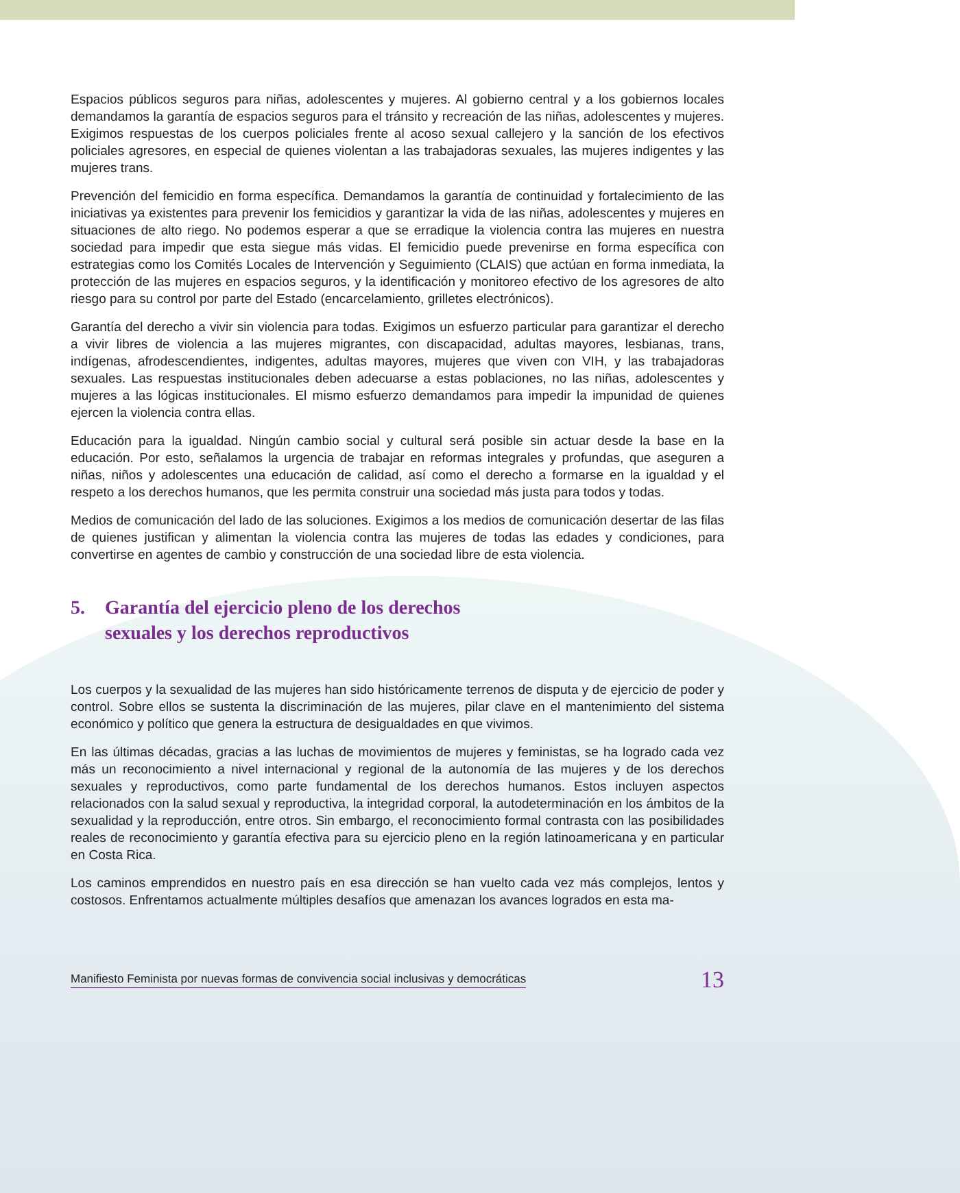Espacios públicos seguros para niñas, adolescentes y mujeres. Al gobierno central y a los gobiernos locales demandamos la garantía de espacios seguros para el tránsito y recreación de las niñas, adolescentes y mujeres. Exigimos respuestas de los cuerpos policiales frente al acoso sexual callejero y la sanción de los efectivos policiales agresores, en especial de quienes violentan a las trabajadoras sexuales, las mujeres indigentes y las mujeres trans.
Prevención del femicidio en forma específica. Demandamos la garantía de continuidad y fortalecimiento de las iniciativas ya existentes para prevenir los femicidios y garantizar la vida de las niñas, adolescentes y mujeres en situaciones de alto riego. No podemos esperar a que se erradique la violencia contra las mujeres en nuestra sociedad para impedir que esta siegue más vidas. El femicidio puede prevenirse en forma específica con estrategias como los Comités Locales de Intervención y Seguimiento (CLAIS) que actúan en forma inmediata, la protección de las mujeres en espacios seguros, y la identificación y monitoreo efectivo de los agresores de alto riesgo para su control por parte del Estado (encarcelamiento, grilletes electrónicos).
Garantía del derecho a vivir sin violencia para todas. Exigimos un esfuerzo particular para garantizar el derecho a vivir libres de violencia a las mujeres migrantes, con discapacidad, adultas mayores, lesbianas, trans, indígenas, afrodescendientes, indigentes, adultas mayores, mujeres que viven con VIH, y las trabajadoras sexuales. Las respuestas institucionales deben adecuarse a estas poblaciones, no las niñas, adolescentes y mujeres a las lógicas institucionales. El mismo esfuerzo demandamos para impedir la impunidad de quienes ejercen la violencia contra ellas.
Educación para la igualdad. Ningún cambio social y cultural será posible sin actuar desde la base en la educación. Por esto, señalamos la urgencia de trabajar en reformas integrales y profundas, que aseguren a niñas, niños y adolescentes una educación de calidad, así como el derecho a formarse en la igualdad y el respeto a los derechos humanos, que les permita construir una sociedad más justa para todos y todas.
Medios de comunicación del lado de las soluciones. Exigimos a los medios de comunicación desertar de las filas de quienes justifican y alimentan la violencia contra las mujeres de todas las edades y condiciones, para convertirse en agentes de cambio y construcción de una sociedad libre de esta violencia.
5. Garantía del ejercicio pleno de los derechos
sexuales y los derechos reproductivos
Los cuerpos y la sexualidad de las mujeres han sido históricamente terrenos de disputa y de ejercicio de poder y control. Sobre ellos se sustenta la discriminación de las mujeres, pilar clave en el mantenimiento del sistema económico y político que genera la estructura de desigualdades en que vivimos.
En las últimas décadas, gracias a las luchas de movimientos de mujeres y feministas, se ha logrado cada vez más un reconocimiento a nivel internacional y regional de la autonomía de las mujeres y de los derechos sexuales y reproductivos, como parte fundamental de los derechos humanos. Estos incluyen aspectos relacionados con la salud sexual y reproductiva, la integridad corporal, la autodeterminación en los ámbitos de la sexualidad y la reproducción, entre otros. Sin embargo, el reconocimiento formal contrasta con las posibilidades reales de reconocimiento y garantía efectiva para su ejercicio pleno en la región latinoamericana y en particular en Costa Rica.
Los caminos emprendidos en nuestro país en esa dirección se han vuelto cada vez más complejos, lentos y costosos. Enfrentamos actualmente múltiples desafíos que amenazan los avances logrados en esta ma-
Manifiesto Feminista por nuevas formas de convivencia social inclusivas y democráticas 13